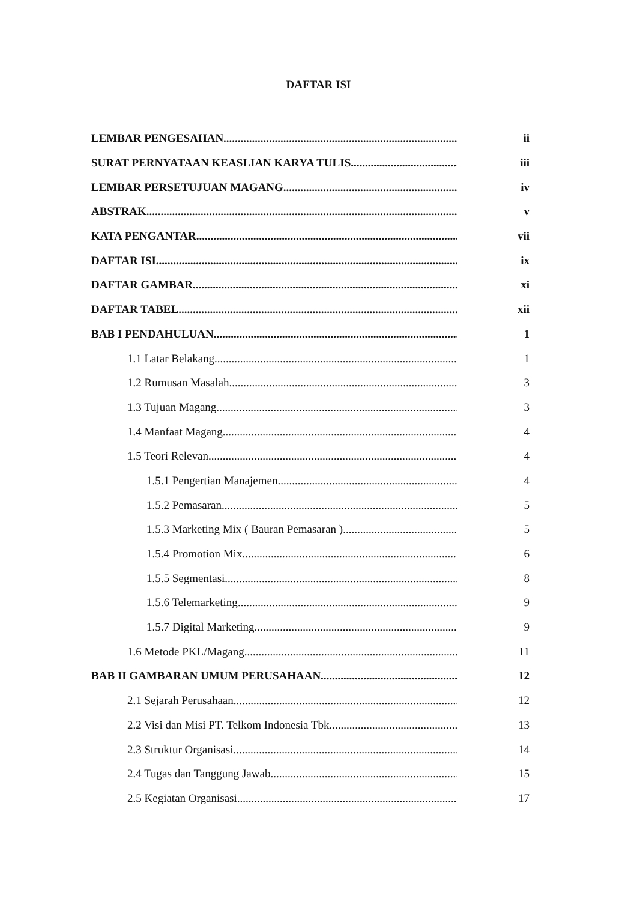DAFTAR ISI
LEMBAR PENGESAHAN ii
SURAT PERNYATAAN KEASLIAN KARYA TULIS iii
LEMBAR PERSETUJUAN MAGANG iv
ABSTRAK v
KATA PENGANTAR vii
DAFTAR ISI ix
DAFTAR GAMBAR xi
DAFTAR TABEL xii
BAB I PENDAHULUAN 1
1.1 Latar Belakang 1
1.2 Rumusan Masalah 3
1.3 Tujuan Magang 3
1.4 Manfaat Magang 4
1.5 Teori Relevan 4
1.5.1 Pengertian Manajemen 4
1.5.2 Pemasaran 5
1.5.3 Marketing Mix ( Bauran Pemasaran ) 5
1.5.4 Promotion Mix 6
1.5.5 Segmentasi 8
1.5.6 Telemarketing 9
1.5.7 Digital Marketing 9
1.6 Metode PKL/Magang 11
BAB II GAMBARAN UMUM PERUSAHAAN 12
2.1 Sejarah Perusahaan 12
2.2 Visi dan Misi PT. Telkom Indonesia Tbk 13
2.3 Struktur Organisasi 14
2.4 Tugas dan Tanggung Jawab 15
2.5 Kegiatan Organisasi 17